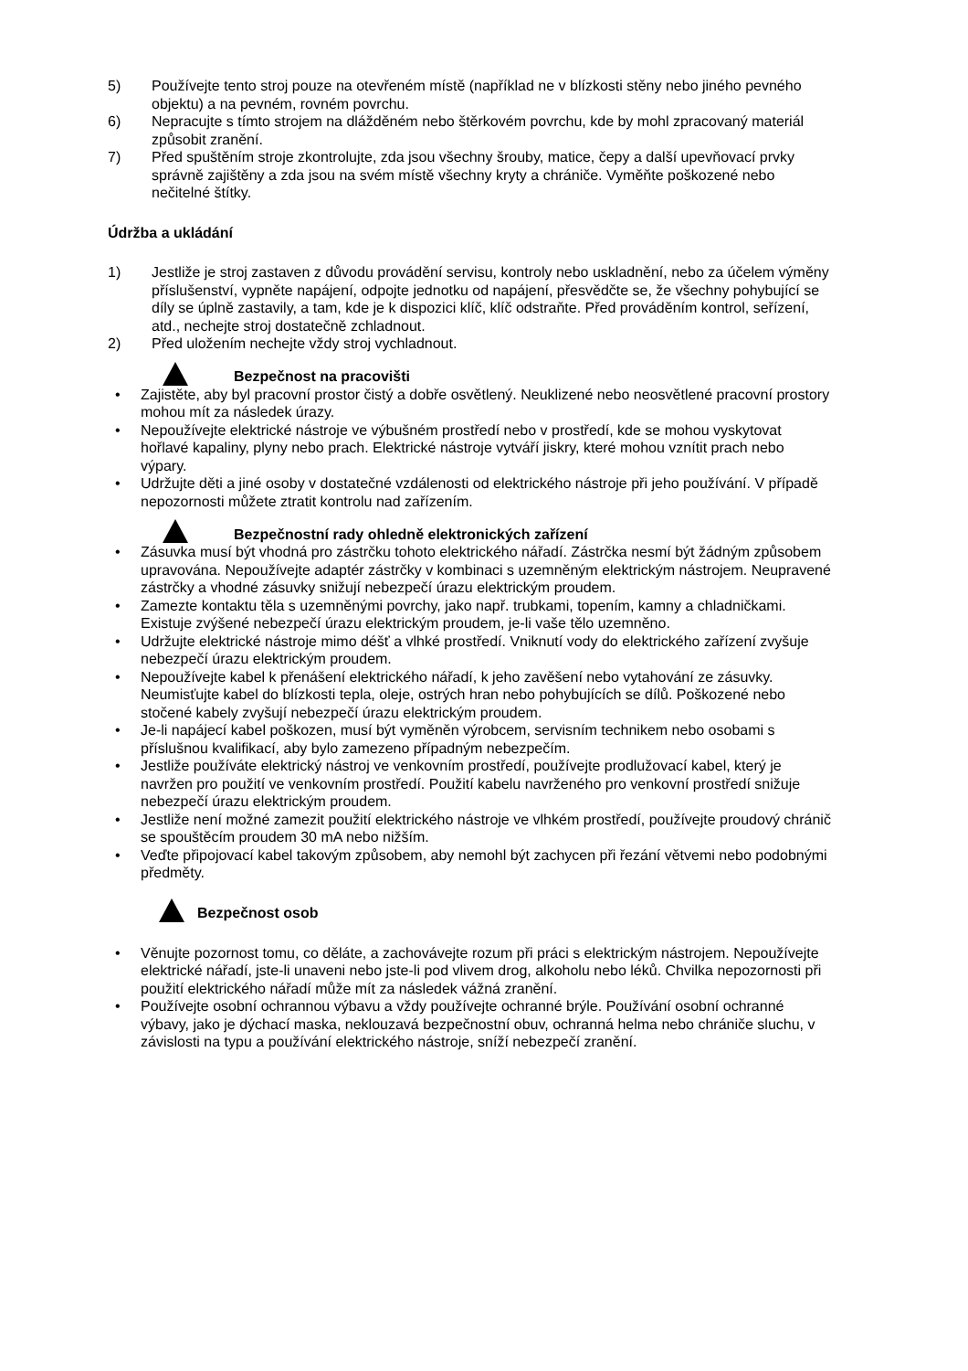5) Používejte tento stroj pouze na otevřeném místě (například ne v blízkosti stěny nebo jiného pevného objektu) a na pevném, rovném povrchu.
6) Nepracujte s tímto strojem na dlážděném nebo štěrkovém povrchu, kde by mohl zpracovaný materiál způsobit zranění.
7) Před spuštěním stroje zkontrolujte, zda jsou všechny šrouby, matice, čepy a další upevňovací prvky správně zajištěny a zda jsou na svém místě všechny kryty a chrániče. Vyměňte poškozené nebo nečitelné štítky.
Údržba a ukládání
1) Jestliže je stroj zastaven z důvodu provádění servisu, kontroly nebo uskladnění, nebo za účelem výměny příslušenství, vypněte napájení, odpojte jednotku od napájení, přesvědčte se, že všechny pohybující se díly se úplně zastavily, a tam, kde je k dispozici klíč, klíč odstraňte. Před prováděním kontrol, seřízení, atd., nechejte stroj dostatečně zchladnout.
2) Před uložením nechejte vždy stroj vychladnout.
Bezpečnost na pracovišti
• Zajistěte, aby byl pracovní prostor čistý a dobře osvětlený. Neuklizené nebo neosvětlené pracovní prostory mohou mít za následek úrazy.
• Nepoužívejte elektrické nástroje ve výbušném prostředí nebo v prostředí, kde se mohou vyskytovat hořlavé kapaliny, plyny nebo prach. Elektrické nástroje vytváří jiskry, které mohou vznítit prach nebo výpary.
• Udržujte děti a jiné osoby v dostatečné vzdálenosti od elektrického nástroje při jeho používání. V případě nepozornosti můžete ztratit kontrolu nad zařízením.
Bezpečnostní rady ohledně elektronických zařízení
• Zásuvka musí být vhodná pro zástrčku tohoto elektrického nářadí. Zástrčka nesmí být žádným způsobem upravována. Nepoužívejte adaptér zástrčky v kombinaci s uzemněným elektrickým nástrojem. Neupravené zástrčky a vhodné zásuvky snižují nebezpečí úrazu elektrickým proudem.
• Zamezte kontaktu těla s uzemněnými povrchy, jako např. trubkami, topením, kamny a chladničkami. Existuje zvýšené nebezpečí úrazu elektrickým proudem, je-li vaše tělo uzemněno.
• Udržujte elektrické nástroje mimo déšť a vlhké prostředí. Vniknutí vody do elektrického zařízení zvyšuje nebezpečí úrazu elektrickým proudem.
• Nepoužívejte kabel k přenášení elektrického nářadí, k jeho zavěšení nebo vytahování ze zásuvky. Neumisťujte kabel do blízkosti tepla, oleje, ostrých hran nebo pohybujících se dílů. Poškozené nebo stočené kabely zvyšují nebezpečí úrazu elektrickým proudem.
• Je-li napájecí kabel poškozen, musí být vyměněn výrobcem, servisním technikem nebo osobami s příslušnou kvalifikací, aby bylo zamezeno případným nebezpečím.
• Jestliže používáte elektrický nástroj ve venkovním prostředí, používejte prodlužovací kabel, který je navržen pro použití ve venkovním prostředí. Použití kabelu navrženého pro venkovní prostředí snižuje nebezpečí úrazu elektrickým proudem.
• Jestliže není možné zamezit použití elektrického nástroje ve vlhkém prostředí, používejte proudový chránič se spouštěcím proudem 30 mA nebo nižším.
• Veďte připojovací kabel takovým způsobem, aby nemohl být zachycen při řezání větvemi nebo podobnými předměty.
Bezpečnost osob
• Věnujte pozornost tomu, co děláte, a zachovávejte rozum při práci s elektrickým nástrojem. Nepoužívejte elektrické nářadí, jste-li unaveni nebo jste-li pod vlivem drog, alkoholu nebo léků. Chvilka nepozornosti při použití elektrického nářadí může mít za následek vážná zranění.
• Používejte osobní ochrannou výbavu a vždy používejte ochranné brýle. Používání osobní ochranné výbavy, jako je dýchací maska, neklouzavá bezpečnostní obuv, ochranná helma nebo chrániče sluchu, v závislosti na typu a používání elektrického nástroje, sníží nebezpečí zranění.